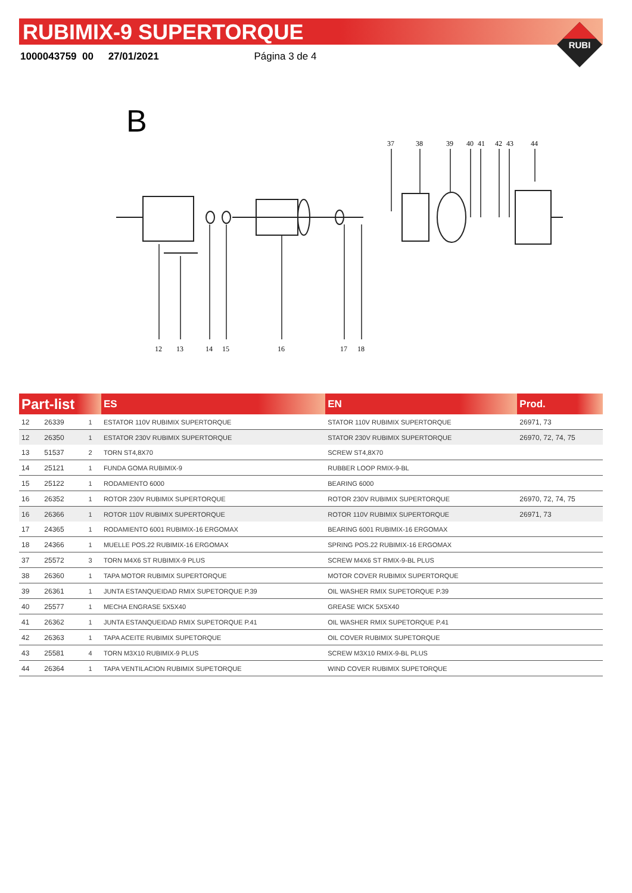RUBIMIX-9 SUPERTORQUE
1000043759 00 27/01/2021 Página 3 de 4
RUBI
B
12
13
14
15
16
17
18
37
38
39
40
41
42
43
44
| Part-list | | | ES | EN | Prod. |
| --- | --- | --- | --- | --- | --- |
| 12 | 26339 | 1 | ESTATOR 110V RUBIMIX SUPERTORQUE | STATOR 110V RUBIMIX SUPERTORQUE | 26971, 73 |
| 12 | 26350 | 1 | ESTATOR 230V RUBIMIX SUPERTORQUE | STATOR 230V RUBIMIX SUPERTORQUE | 26970, 72, 74, 75 |
| 13 | 51537 | 2 | TORN ST4,8X70 | SCREW ST4,8X70 | |
| 14 | 25121 | 1 | FUNDA GOMA RUBIMIX-9 | RUBBER LOOP RMIX-9-BL | |
| 15 | 25122 | 1 | RODAMIENTO 6000 | BEARING 6000 | |
| 16 | 26352 | 1 | ROTOR 230V RUBIMIX SUPERTORQUE | ROTOR 230V RUBIMIX SUPERTORQUE | 26970, 72, 74, 75 |
| 16 | 26366 | 1 | ROTOR 110V RUBIMIX SUPERTORQUE | ROTOR 110V RUBIMIX SUPERTORQUE | 26971, 73 |
| 17 | 24365 | 1 | RODAMIENTO 6001 RUBIMIX-16 ERGOMAX | BEARING 6001 RUBIMIX-16 ERGOMAX | |
| 18 | 24366 | 1 | MUELLE POS.22 RUBIMIX-16 ERGOMAX | SPRING POS.22 RUBIMIX-16 ERGOMAX | |
| 37 | 25572 | 3 | TORN M4X6 ST RUBIMIX-9 PLUS | SCREW M4X6 ST RMIX-9-BL PLUS | |
| 38 | 26360 | 1 | TAPA MOTOR RUBIMIX SUPERTORQUE | MOTOR COVER RUBIMIX SUPERTORQUE | |
| 39 | 26361 | 1 | JUNTA ESTANQUEIDAD RMIX SUPETORQUE P.39 | OIL WASHER RMIX SUPETORQUE P.39 | |
| 40 | 25577 | 1 | MECHA ENGRASE 5X5X40 | GREASE WICK 5X5X40 | |
| 41 | 26362 | 1 | JUNTA ESTANQUEIDAD RMIX SUPETORQUE P.41 | OIL WASHER RMIX SUPETORQUE P.41 | |
| 42 | 26363 | 1 | TAPA ACEITE RUBIMIX SUPETORQUE | OIL COVER RUBIMIX SUPETORQUE | |
| 43 | 25581 | 4 | TORN M3X10 RUBIMIX-9 PLUS | SCREW M3X10 RMIX-9-BL PLUS | |
| 44 | 26364 | 1 | TAPA VENTILACION RUBIMIX SUPETORQUE | WIND COVER RUBIMIX SUPETORQUE | |